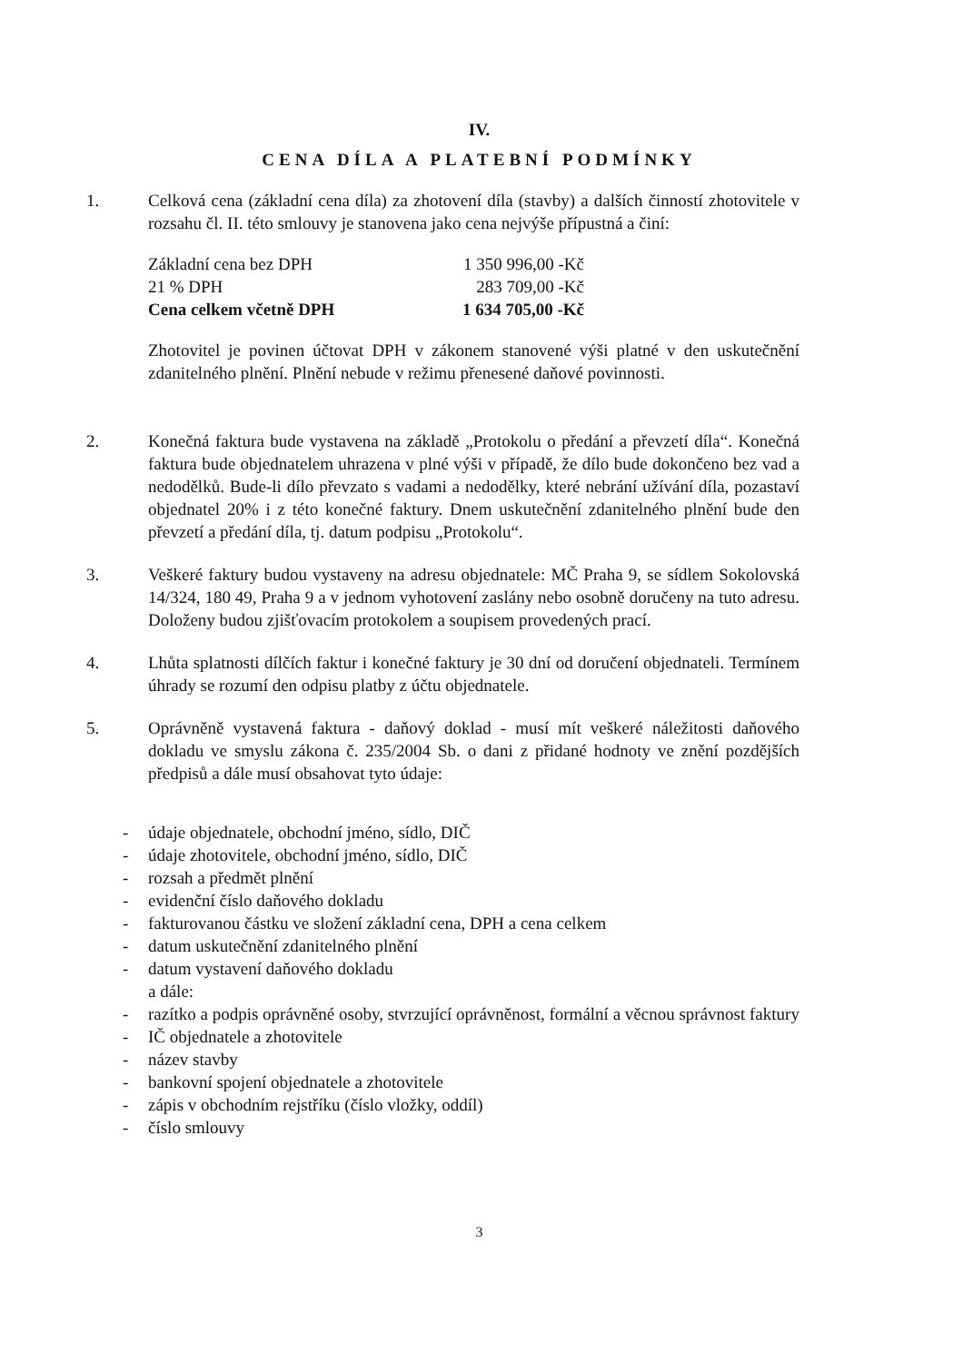IV.
CENA DÍLA A PLATEBNÍ PODMÍNKY
1. Celková cena (základní cena díla) za zhotovení díla (stavby) a dalších činností zhotovitele v rozsahu čl. II. této smlouvy je stanovena jako cena nejvýše přípustná a činí:
| Základní cena bez DPH | 1 350 996,00 -Kč |
| 21 % DPH | 283 709,00 -Kč |
| Cena celkem včetně DPH | 1 634 705,00 -Kč |
Zhotovitel je povinen účtovat DPH v zákonem stanovené výši platné v den uskutečnění zdanitelného plnění. Plnění nebude v režimu přenesené daňové povinnosti.
2. Konečná faktura bude vystavena na základě „Protokolu o předání a převzetí díla“. Konečná faktura bude objednatelem uhrazena v plné výši v případě, že dílo bude dokončeno bez vad a nedodělků. Bude-li dílo převzato s vadami a nedodělky, které nebrání užívání díla, pozastaví objednatel 20% i z této konečné faktury. Dnem uskutečnění zdanitelného plnění bude den převzetí a předání díla, tj. datum podpisu „Protokolu“.
3. Veškeré faktury budou vystaveny na adresu objednatele: MČ Praha 9, se sídlem Sokolovská 14/324, 180 49, Praha 9 a v jednom vyhotovení zaslány nebo osobně doručeny na tuto adresu. Doloženy budou zjišťovacím protokolem a soupisem provedených prací.
4. Lhůta splatnosti dílčích faktur i konečné faktury je 30 dní od doručení objednateli. Termínem úhrady se rozumí den odpisu platby z účtu objednatele.
5. Oprávněně vystavená faktura - daňový doklad - musí mít veškeré náležitosti daňového dokladu ve smyslu zákona č. 235/2004 Sb. o dani z přidané hodnoty ve znění pozdějších předpisů a dále musí obsahovat tyto údaje:
- údaje objednatele, obchodní jméno, sídlo, DIČ
- údaje zhotovitele, obchodní jméno, sídlo, DIČ
- rozsah a předmět plnění
- evidenční číslo daňového dokladu
- fakturovanou částku ve složení základní cena, DPH a cena celkem
- datum uskutečnění zdanitelného plnění
- datum vystavení daňového dokladu
a dále:
- razítko a podpis oprávněné osoby, stvrzující oprávněnost, formální a věcnou správnost faktury
- IČ objednatele a zhotovitele
- název stavby
- bankovní spojení objednatele a zhotovitele
- zápis v obchodním rejstříku (číslo vložky, oddíl)
- číslo smlouvy
3